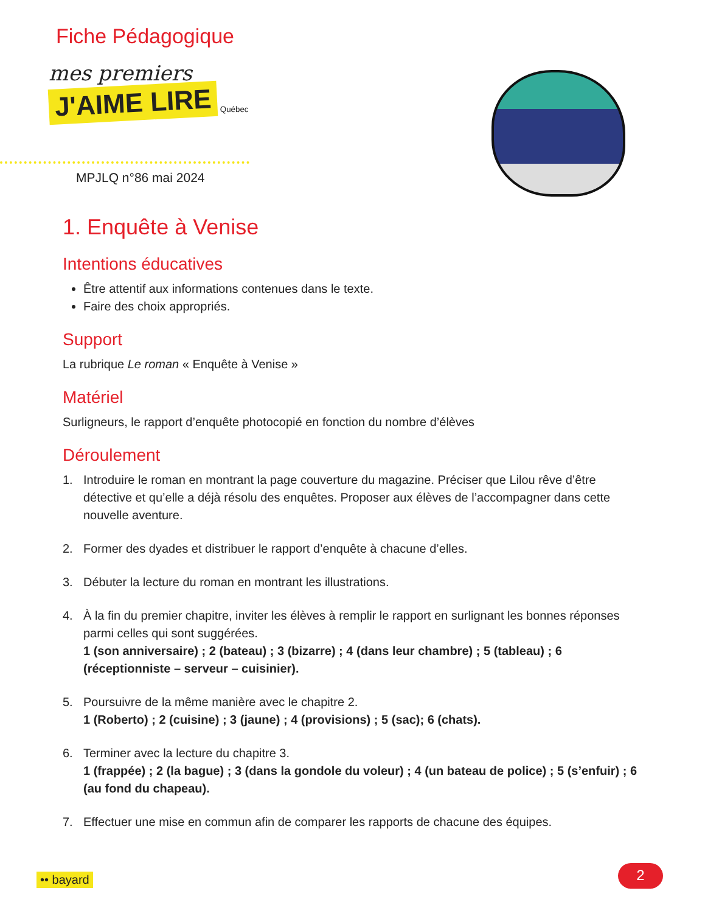Fiche Pédagogique
mes premiers
J'AIME LIRE
Québec
MPJLQ n°86 mai 2024
1. Enquête à Venise
Intentions éducatives
Être attentif aux informations contenues dans le texte.
Faire des choix appropriés.
Support
La rubrique Le roman « Enquête à Venise »
Matériel
Surligneurs, le rapport d’enquête photocopié en fonction du nombre d’élèves
Déroulement
1. Introduire le roman en montrant la page couverture du magazine. Préciser que Lilou rêve d’être détective et qu’elle a déjà résolu des enquêtes. Proposer aux élèves de l’accompagner dans cette nouvelle aventure.
2. Former des dyades et distribuer le rapport d’enquête à chacune d’elles.
3. Débuter la lecture du roman en montrant les illustrations.
4. À la fin du premier chapitre, inviter les élèves à remplir le rapport en surlignant les bonnes réponses parmi celles qui sont suggérées.
1 (son anniversaire) ; 2 (bateau) ; 3 (bizarre) ; 4 (dans leur chambre) ; 5 (tableau) ; 6 (réceptionniste – serveur – cuisinier).
5. Poursuivre de la même manière avec le chapitre 2.
1 (Roberto) ; 2 (cuisine) ; 3 (jaune) ; 4 (provisions) ; 5 (sac); 6 (chats).
6. Terminer avec la lecture du chapitre 3.
1 (frappée) ; 2 (la bague) ; 3 (dans la gondole du voleur) ; 4 (un bateau de police) ; 5 (s’enfuir) ; 6 (au fond du chapeau).
7. Effectuer une mise en commun afin de comparer les rapports de chacune des équipes.
•• bayard 2